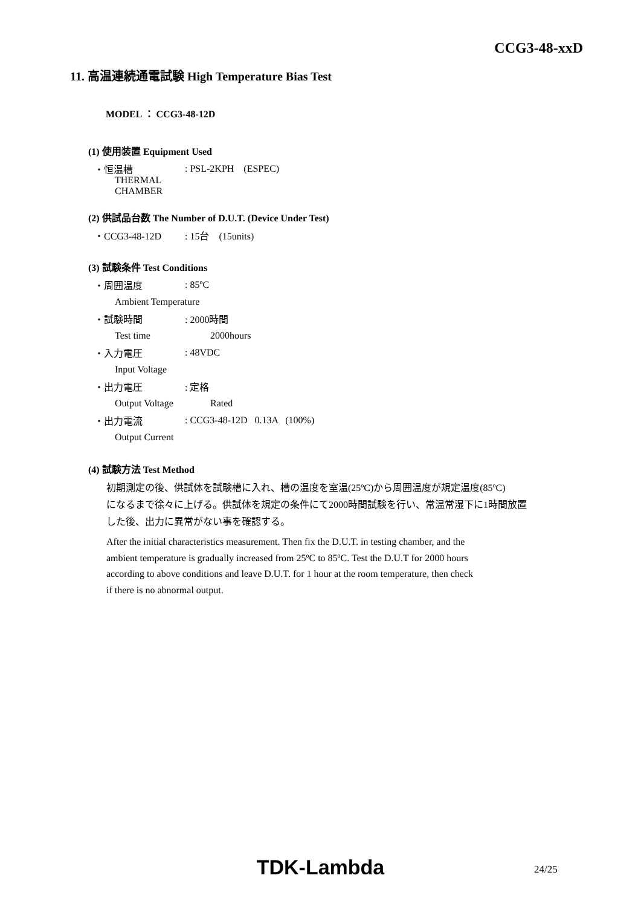CCG3-48-xxD
11. 高温連続通電試験 High Temperature Bias Test
MODEL ： CCG3-48-12D
(1) 使用装置 Equipment Used
・恒温槽: PSL-2KPH (ESPEC)
THERMAL CHAMBER
(2) 供試品台数 The Number of D.U.T. (Device Under Test)
・CCG3-48-12D: 15台 (15units)
(3) 試験条件 Test Conditions
・周囲温度: 85ºC
Ambient Temperature
・試験時間: 2000時間
Test time 2000hours
・入力電圧: 48VDC
Input Voltage
・出力電圧: 定格
Output Voltage Rated
・出力電流: CCG3-48-12D 0.13A (100%)
Output Current
(4) 試験方法 Test Method
初期測定の後、供試体を試験槽に入れ、槽の温度を室温(25ºC)から周囲温度が規定温度(85ºC)
になるまで徐々に上げる。供試体を規定の条件にて2000時間試験を行い、常温常湿下に1時間放置
した後、出力に異常がない事を確認する。
After the initial characteristics measurement. Then fix the D.U.T. in testing chamber, and the
ambient temperature is gradually increased from 25ºC to 85ºC. Test the D.U.T for 2000 hours
according to above conditions and leave D.U.T. for 1 hour at the room temperature, then check
if there is no abnormal output.
TDK-Lambda 24/25